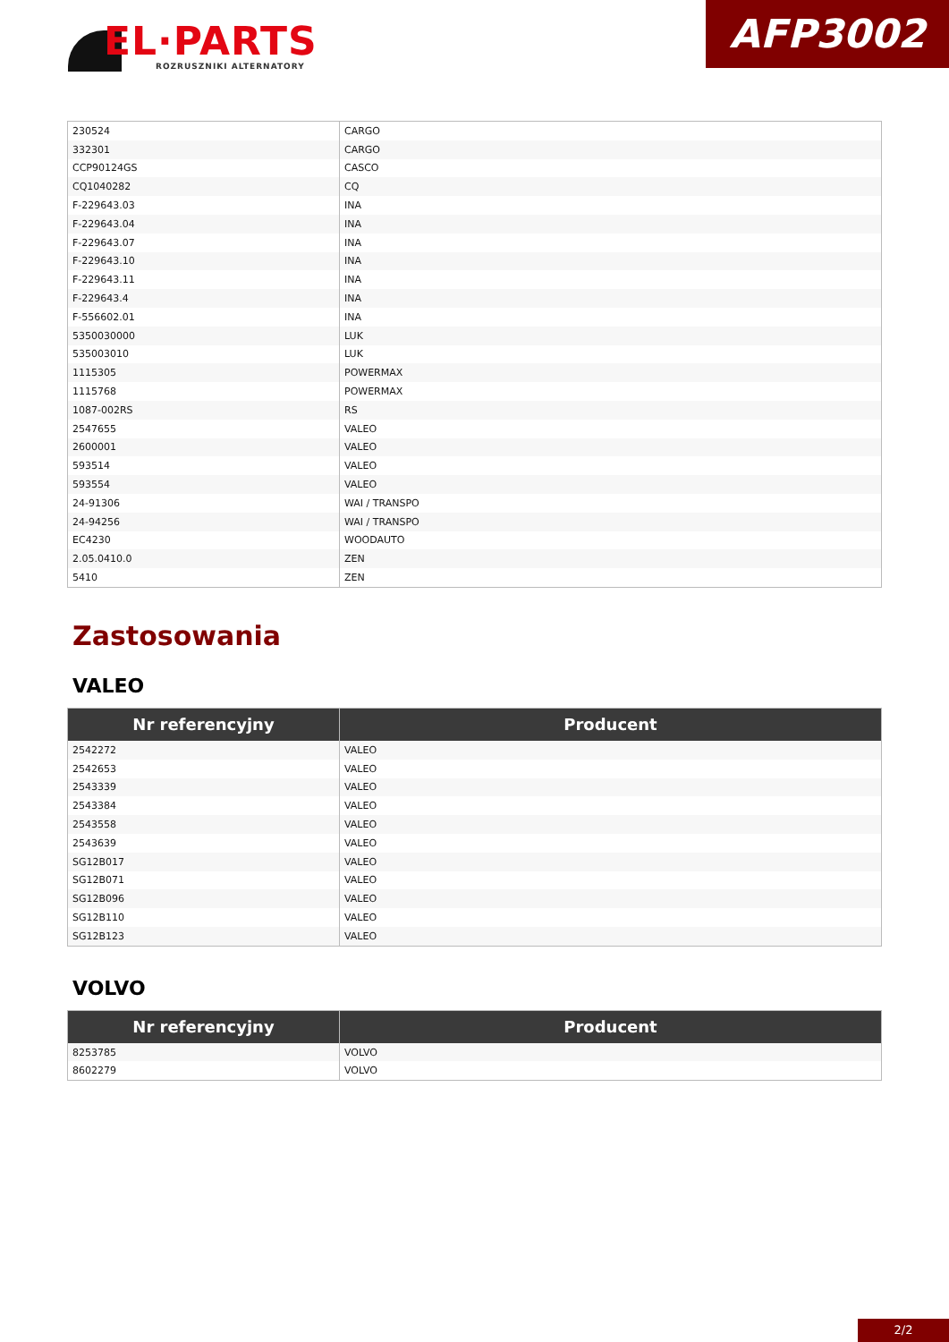EL·PARTS
ROZRUSZNIKI ALTERNATORY
AFP3002
| 230524 | CARGO |
| 332301 | CARGO |
| CCP90124GS | CASCO |
| CQ1040282 | CQ |
| F-229643.03 | INA |
| F-229643.04 | INA |
| F-229643.07 | INA |
| F-229643.10 | INA |
| F-229643.11 | INA |
| F-229643.4 | INA |
| F-556602.01 | INA |
| 5350030000 | LUK |
| 535003010 | LUK |
| 1115305 | POWERMAX |
| 1115768 | POWERMAX |
| 1087-002RS | RS |
| 2547655 | VALEO |
| 2600001 | VALEO |
| 593514 | VALEO |
| 593554 | VALEO |
| 24-91306 | WAI / TRANSPO |
| 24-94256 | WAI / TRANSPO |
| EC4230 | WOODAUTO |
| 2.05.0410.0 | ZEN |
| 5410 | ZEN |
Zastosowania
VALEO
| Nr referencyjny | Producent |
| --- | --- |
| 2542272 | VALEO |
| 2542653 | VALEO |
| 2543339 | VALEO |
| 2543384 | VALEO |
| 2543558 | VALEO |
| 2543639 | VALEO |
| SG12B017 | VALEO |
| SG12B071 | VALEO |
| SG12B096 | VALEO |
| SG12B110 | VALEO |
| SG12B123 | VALEO |
VOLVO
| Nr referencyjny | Producent |
| --- | --- |
| 8253785 | VOLVO |
| 8602279 | VOLVO |
2/2